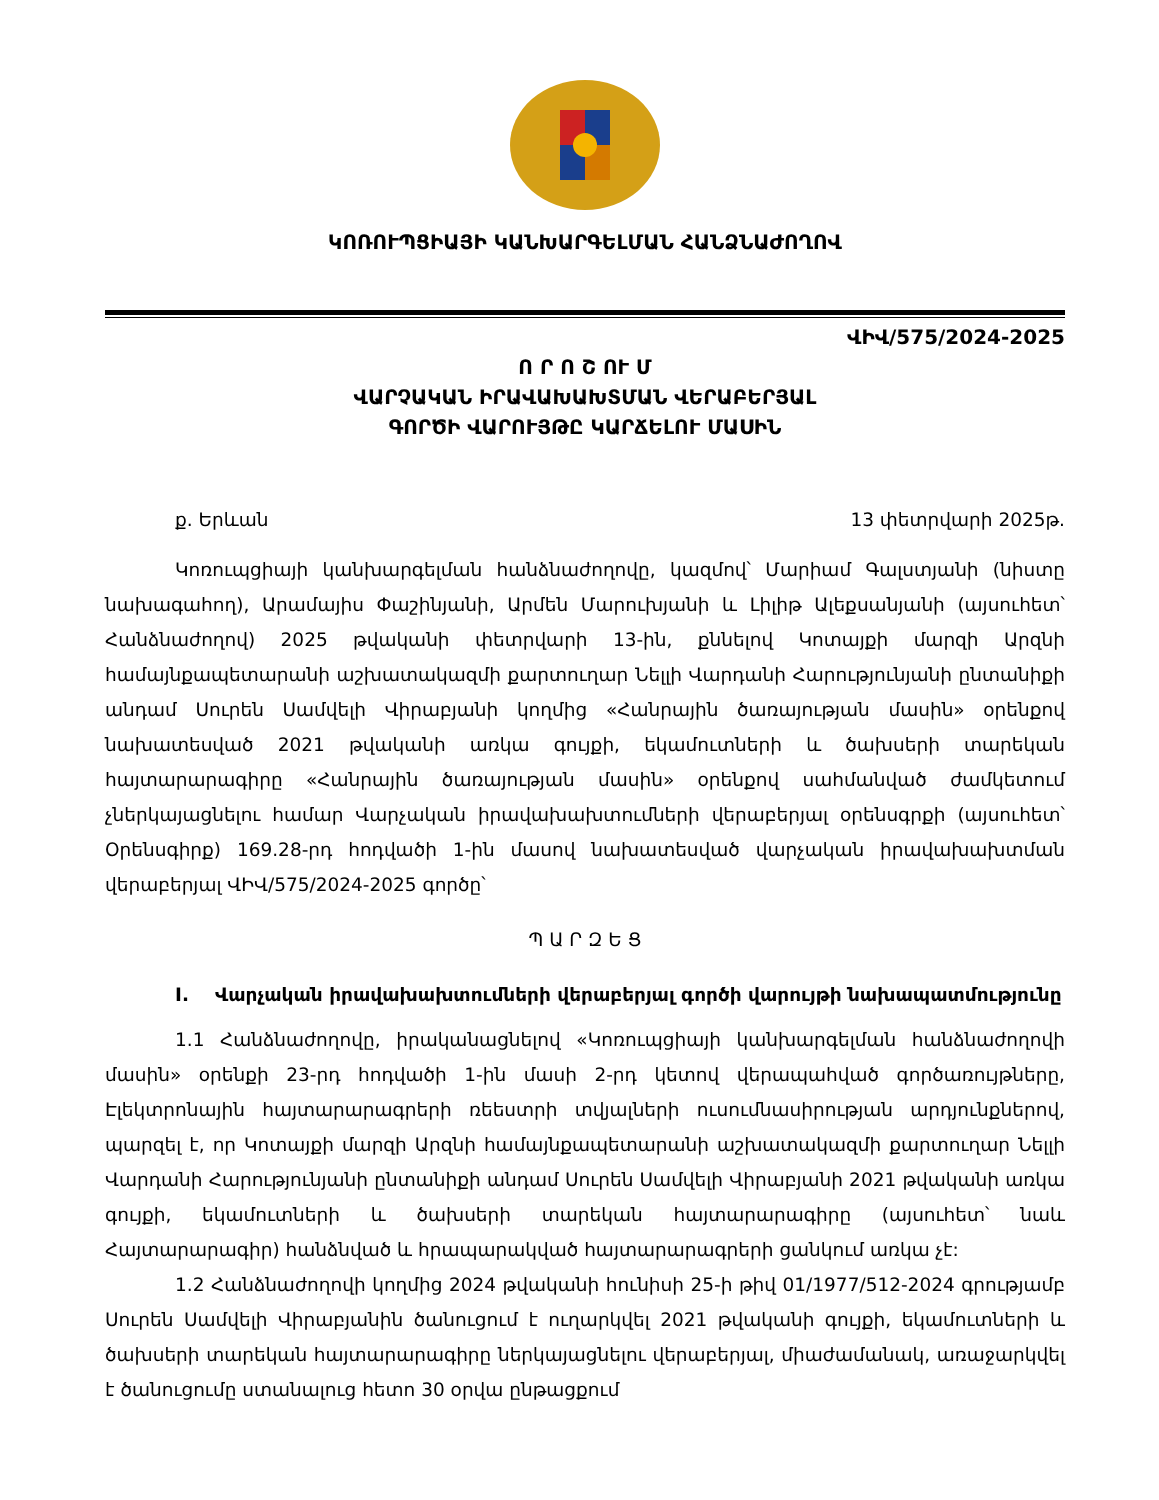ԿՈՌՈՒՊՑԻԱՅԻ ԿԱՆԽԱՐԳԵԼՄԱՆ ՀԱՆՁՆԱԺՈՂՈՎ
ՎԻՎ/575/2024-2025
Ո Ր Ո Շ ՈՒ Մ
ՎԱՐՉԱԿԱՆ ԻՐԱՎԱԽԱԽՏՄԱՆ ՎԵՐԱԲԵՐՅԱԼ
ԳՈՐԾԻ ՎԱՐՈՒՅԹԸ ԿԱՐՃԵԼՈՒ ՄԱՍԻՆ
ք. Երևան 13 փետրվարի 2025թ.
Կոռուպցիայի կանխարգելման հանձնաժողովը, կազմով՝ Մարիամ Գալստյանի (նիստը նախագահող), Արամայիս Փաշինյանի, Արմեն Մարուխյանի և Լիլիթ Ալեքսանյանի (այսուհետ՝ Հանձնաժողով) 2025 թվականի փետրվարի 13-ին, քննելով Կոտայքի մարզի Արզնի համայնքապետարանի աշխատակազմի քարտուղար Նելլի Վարդանի Հարությունյանի ընտանիքի անդամ Սուրեն Սամվելի Վիրաբյանի կողմից «Հանրային ծառայության մասին» օրենքով նախատեսված 2021 թվականի առկա գույքի, եկամուտների և ծախսերի տարեկան հայտարարագիրը «Հանրային ծառայության մասին» օրենքով սահմանված ժամկետում չներկայացնելու համար Վարչական իրավախախտումների վերաբերյալ օրենսգրքի (այսուհետ՝ Օրենսգիրք) 169.28-րդ հոդվածի 1-ին մասով նախատեսված վարչական իրավախախտման վերաբերյալ ՎԻՎ/575/2024-2025 գործը՝
Պ Ա Ր Զ Ե Ց
I. Վարչական իրավախախտումների վերաբերյալ գործի վարույթի նախապատմությունը
1.1 Հանձնաժողովը, իրականացնելով «Կոռուպցիայի կանխարգելման հանձնաժողովի մասին» օրենքի 23-րդ հոդվածի 1-ին մասի 2-րդ կետով վերապահված գործառույթները, Էլեկտրոնային հայտարարագրերի ռեեստրի տվյալների ուսումնասիրության արդյունքներով, պարզել է, որ Կոտայքի մարզի Արզնի համայնքապետարանի աշխատակազմի քարտուղար Նելլի Վարդանի Հարությունյանի ընտանիքի անդամ Սուրեն Սամվելի Վիրաբյանի 2021 թվականի առկա գույքի, եկամուտների և ծախսերի տարեկան հայտարարագիրը (այսուհետ՝ նաև Հայտարարագիր) հանձնված և հրապարակված հայտարարագրերի ցանկում առկա չէ:
1.2 Հանձնաժողովի կողմից 2024 թվականի հունիսի 25-ի թիվ 01/1977/512-2024 գրությամբ Սուրեն Սամվելի Վիրաբյանին ծանուցում է ուղարկվել 2021 թվականի գույքի, եկամուտների և ծախսերի տարեկան հայտարարագիրը ներկայացնելու վերաբերյալ, միաժամանակ, առաջարկվել է ծանուցումը ստանալուց հետո 30 օրվա ընթացքում